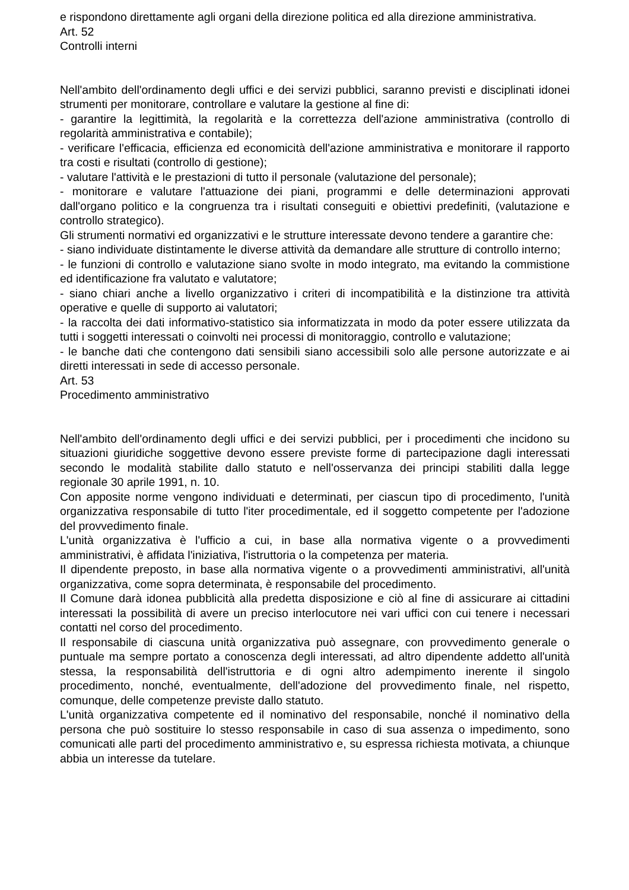e rispondono direttamente agli organi della direzione politica ed alla direzione amministrativa.
Art. 52
Controlli interni
Nell'ambito dell'ordinamento degli uffici e dei servizi pubblici, saranno previsti e disciplinati idonei strumenti per monitorare, controllare e valutare la gestione al fine di:
- garantire la legittimità, la regolarità e la correttezza dell'azione amministrativa (controllo di regolarità amministrativa e contabile);
- verificare l'efficacia, efficienza ed economicità dell'azione amministrativa e monitorare il rapporto tra costi e risultati (controllo di gestione);
- valutare l'attività e le prestazioni di tutto il personale (valutazione del personale);
- monitorare e valutare l'attuazione dei piani, programmi e delle determinazioni approvati dall'organo politico e la congruenza tra i risultati conseguiti e obiettivi predefiniti, (valutazione e controllo strategico).
Gli strumenti normativi ed organizzativi e le strutture interessate devono tendere a garantire che:
- siano individuate distintamente le diverse attività da demandare alle strutture di controllo interno;
- le funzioni di controllo e valutazione siano svolte in modo integrato, ma evitando la commistione ed identificazione fra valutato e valutatore;
- siano chiari anche a livello organizzativo i criteri di incompatibilità e la distinzione tra attività operative e quelle di supporto ai valutatori;
- la raccolta dei dati informativo-statistico sia informatizzata in modo da poter essere utilizzata da tutti i soggetti interessati o coinvolti nei processi di monitoraggio, controllo e valutazione;
- le banche dati che contengono dati sensibili siano accessibili solo alle persone autorizzate e ai diretti interessati in sede di accesso personale.
Art. 53
Procedimento amministrativo
Nell'ambito dell'ordinamento degli uffici e dei servizi pubblici, per i procedimenti che incidono su situazioni giuridiche soggettive devono essere previste forme di partecipazione dagli interessati secondo le modalità stabilite dallo statuto e nell'osservanza dei principi stabiliti dalla legge regionale 30 aprile 1991, n. 10.
Con apposite norme vengono individuati e determinati, per ciascun tipo di procedimento, l'unità organizzativa responsabile di tutto l'iter procedimentale, ed il soggetto competente per l'adozione del provvedimento finale.
L'unità organizzativa è l'ufficio a cui, in base alla normativa vigente o a provvedimenti amministrativi, è affidata l'iniziativa, l'istruttoria o la competenza per materia.
Il dipendente preposto, in base alla normativa vigente o a provvedimenti amministrativi, all'unità organizzativa, come sopra determinata, è responsabile del procedimento.
Il Comune darà idonea pubblicità alla predetta disposizione e ciò al fine di assicurare ai cittadini interessati la possibilità di avere un preciso interlocutore nei vari uffici con cui tenere i necessari contatti nel corso del procedimento.
Il responsabile di ciascuna unità organizzativa può assegnare, con provvedimento generale o puntuale ma sempre portato a conoscenza degli interessati, ad altro dipendente addetto all'unità stessa, la responsabilità dell'istruttoria e di ogni altro adempimento inerente il singolo procedimento, nonché, eventualmente, dell'adozione del provvedimento finale, nel rispetto, comunque, delle competenze previste dallo statuto.
L'unità organizzativa competente ed il nominativo del responsabile, nonché il nominativo della persona che può sostituire lo stesso responsabile in caso di sua assenza o impedimento, sono comunicati alle parti del procedimento amministrativo e, su espressa richiesta motivata, a chiunque abbia un interesse da tutelare.